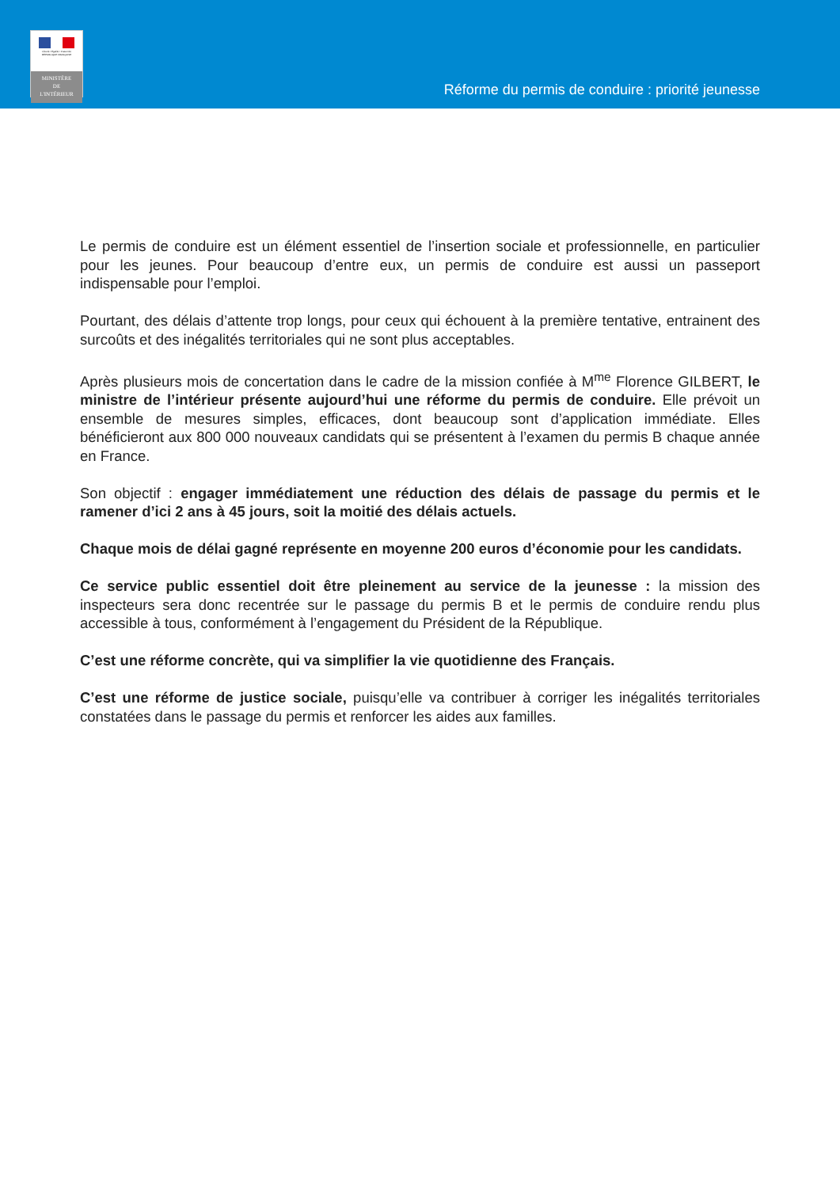Liberté • Égalité • Fraternité
RÉPUBLIQUE FRANÇAISE
MINISTÈRE
DE
L'INTÉRIEUR
Réforme du permis de conduire : priorité jeunesse
Le permis de conduire est un élément essentiel de l’insertion sociale et professionnelle, en particulier pour les jeunes. Pour beaucoup d’entre eux, un permis de conduire est aussi un passeport indispensable pour l’emploi.
Pourtant, des délais d’attente trop longs, pour ceux qui échouent à la première tentative, entrainent des surcoûts et des inégalités territoriales qui ne sont plus acceptables.
Après plusieurs mois de concertation dans le cadre de la mission confiée à M<sup>me</sup> Florence GILBERT, le ministre de l’intérieur présente aujourd’hui une réforme du permis de conduire. Elle prévoit un ensemble de mesures simples, efficaces, dont beaucoup sont d’application immédiate. Elles bénéficieront aux 800 000 nouveaux candidats qui se présentent à l’examen du permis B chaque année en France.
Son objectif : engager immédiatement une réduction des délais de passage du permis et le ramener d’ici 2 ans à 45 jours, soit la moitié des délais actuels.
Chaque mois de délai gagné représente en moyenne 200 euros d’économie pour les candidats.
Ce service public essentiel doit être pleinement au service de la jeunesse : la mission des inspecteurs sera donc recentrée sur le passage du permis B et le permis de conduire rendu plus accessible à tous, conformément à l’engagement du Président de la République.
C’est une réforme concrète, qui va simplifier la vie quotidienne des Français.
C’est une réforme de justice sociale, puisqu’elle va contribuer à corriger les inégalités territoriales constatées dans le passage du permis et renforcer les aides aux familles.